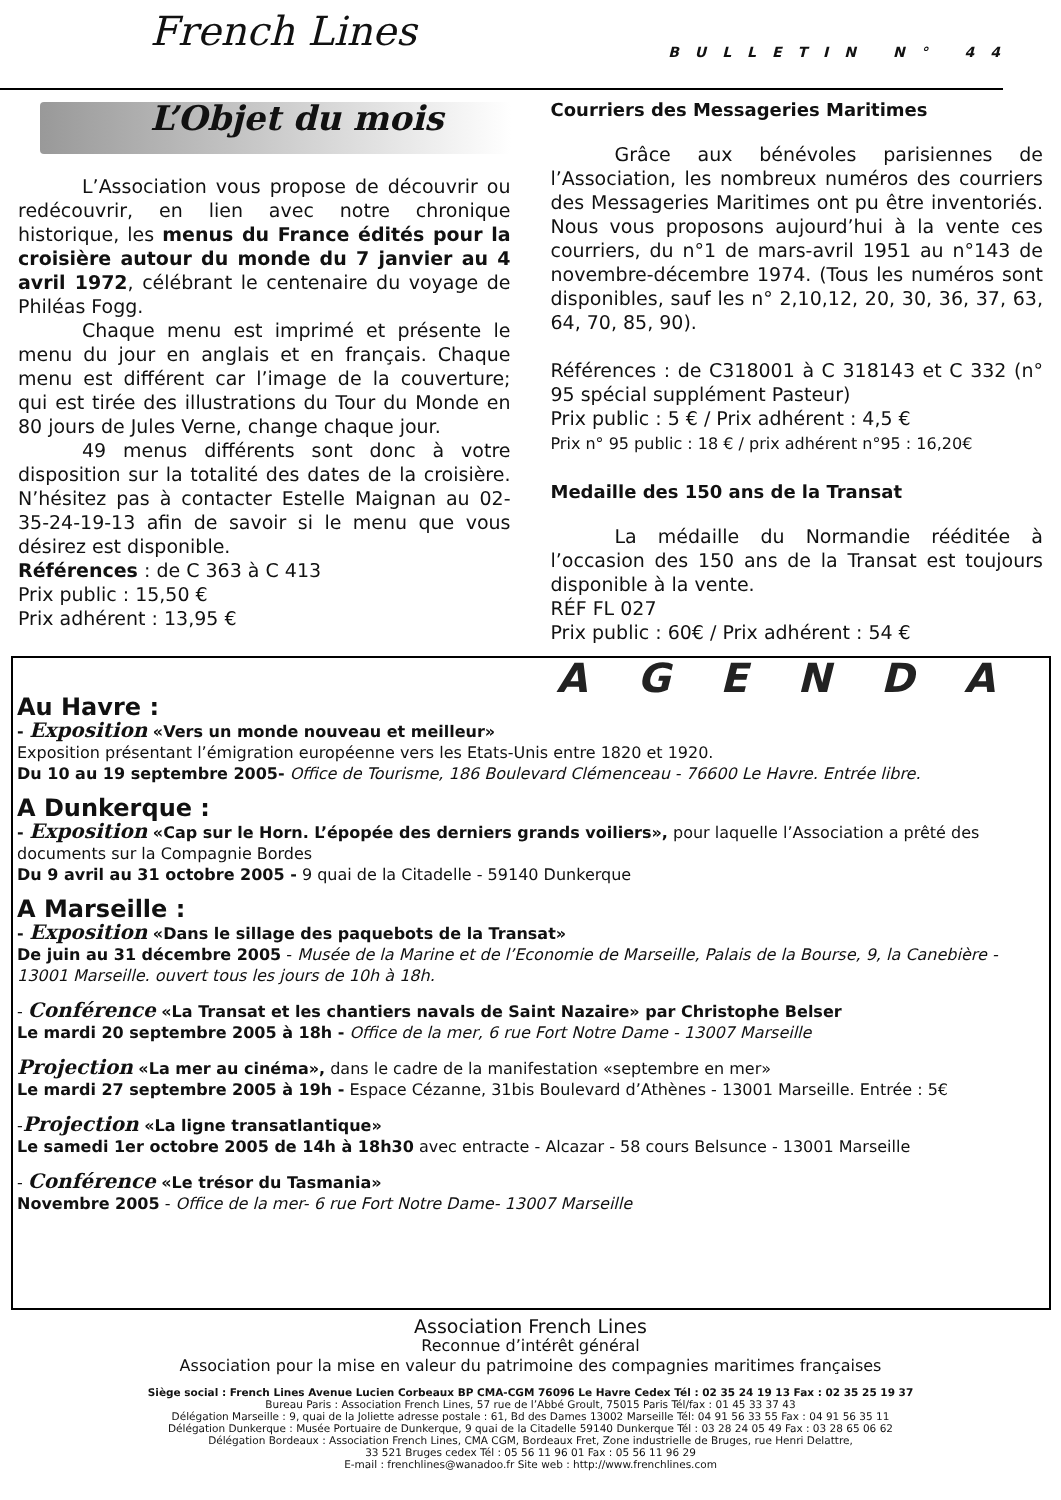French Lines BULLETIN N° 44
L’Objet du mois
L’Association vous propose de découvrir ou redécouvrir, en lien avec notre chronique historique, les menus du France édités pour la croisière autour du monde du 7 janvier au 4 avril 1972, célébrant le centenaire du voyage de Philéas Fogg.
Chaque menu est imprimé et présente le menu du jour en anglais et en français. Chaque menu est différent car l’image de la couverture; qui est tirée des illustrations du Tour du Monde en 80 jours de Jules Verne, change chaque jour.
49 menus différents sont donc à votre disposition sur la totalité des dates de la croisière. N’hésitez pas à contacter Estelle Maignan au 02-35-24-19-13 afin de savoir si le menu que vous désirez est disponible.
Références : de C 363 à C 413
Prix public : 15,50 €
Prix adhérent : 13,95 €
Courriers des Messageries Maritimes
Grâce aux bénévoles parisiennes de l’Association, les nombreux numéros des courriers des Messageries Maritimes ont pu être inventoriés. Nous vous proposons aujourd’hui à la vente ces courriers, du n°1 de mars-avril 1951 au n°143 de novembre-décembre 1974. (Tous les numéros sont disponibles, sauf les n° 2,10,12, 20, 30, 36, 37, 63, 64, 70, 85, 90).
Références : de C318001 à C 318143 et C 332 (n° 95 spécial supplément Pasteur)
Prix public : 5 € / Prix adhérent : 4,5 €
Prix n° 95 public : 18 € / prix adhérent n°95 : 16,20€
Medaille des 150 ans de la Transat
La médaille du Normandie rééditée à l’occasion des 150 ans de la Transat est toujours disponible à la vente.
RÉF FL 027
Prix public : 60€ / Prix adhérent : 54 €
AGENDA
Au Havre :
- Exposition «Vers un monde nouveau et meilleur»
Exposition présentant l’émigration européenne vers les Etats-Unis entre 1820 et 1920.
Du 10 au 19 septembre 2005- Office de Tourisme, 186 Boulevard Clémenceau - 76600 Le Havre. Entrée libre.
A Dunkerque :
- Exposition «Cap sur le Horn. L’épopée des derniers grands voiliers», pour laquelle l’Association a prêté des documents sur la Compagnie Bordes
Du 9 avril au 31 octobre 2005 - 9 quai de la Citadelle - 59140 Dunkerque
A Marseille :
- Exposition «Dans le sillage des paquebots de la Transat»
De juin au 31 décembre 2005 - Musée de la Marine et de l’Economie de Marseille, Palais de la Bourse, 9, la Canebière - 13001 Marseille. ouvert tous les jours de 10h à 18h.
- Conférence «La Transat et les chantiers navals de Saint Nazaire» par Christophe Belser
Le mardi 20 septembre 2005 à 18h - Office de la mer, 6 rue Fort Notre Dame - 13007 Marseille
Projection «La mer au cinéma», dans le cadre de la manifestation «septembre en mer»
Le mardi 27 septembre 2005 à 19h - Espace Cézanne, 31bis Boulevard d’Athènes - 13001 Marseille. Entrée : 5€
-Projection «La ligne transatlantique»
Le samedi 1er octobre 2005 de 14h à 18h30 avec entracte - Alcazar - 58 cours Belsunce - 13001 Marseille
- Conférence «Le trésor du Tasmania»
Novembre 2005 - Office de la mer- 6 rue Fort Notre Dame- 13007 Marseille
Association French Lines
Reconnue d’intérêt général
Association pour la mise en valeur du patrimoine des compagnies maritimes françaises
Siège social : French Lines Avenue Lucien Corbeaux BP CMA-CGM 76096 Le Havre Cedex Tél : 02 35 24 19 13 Fax : 02 35 25 19 37
Bureau Paris : Association French Lines, 57 rue de l’Abbé Groult, 75015 Paris Tél/fax : 01 45 33 37 43
Délégation Marseille : 9, quai de la Joliette adresse postale : 61, Bd des Dames 13002 Marseille Tél: 04 91 56 33 55 Fax : 04 91 56 35 11
Délégation Dunkerque : Musée Portuaire de Dunkerque, 9 quai de la Citadelle 59140 Dunkerque Tél : 03 28 24 05 49 Fax : 03 28 65 06 62
Délégation Bordeaux : Association French Lines, CMA CGM, Bordeaux Fret, Zone industrielle de Bruges, rue Henri Delattre,
33 521 Bruges cedex Tél : 05 56 11 96 01 Fax : 05 56 11 96 29
E-mail : frenchlines@wanadoo.fr Site web : http://www.frenchlines.com